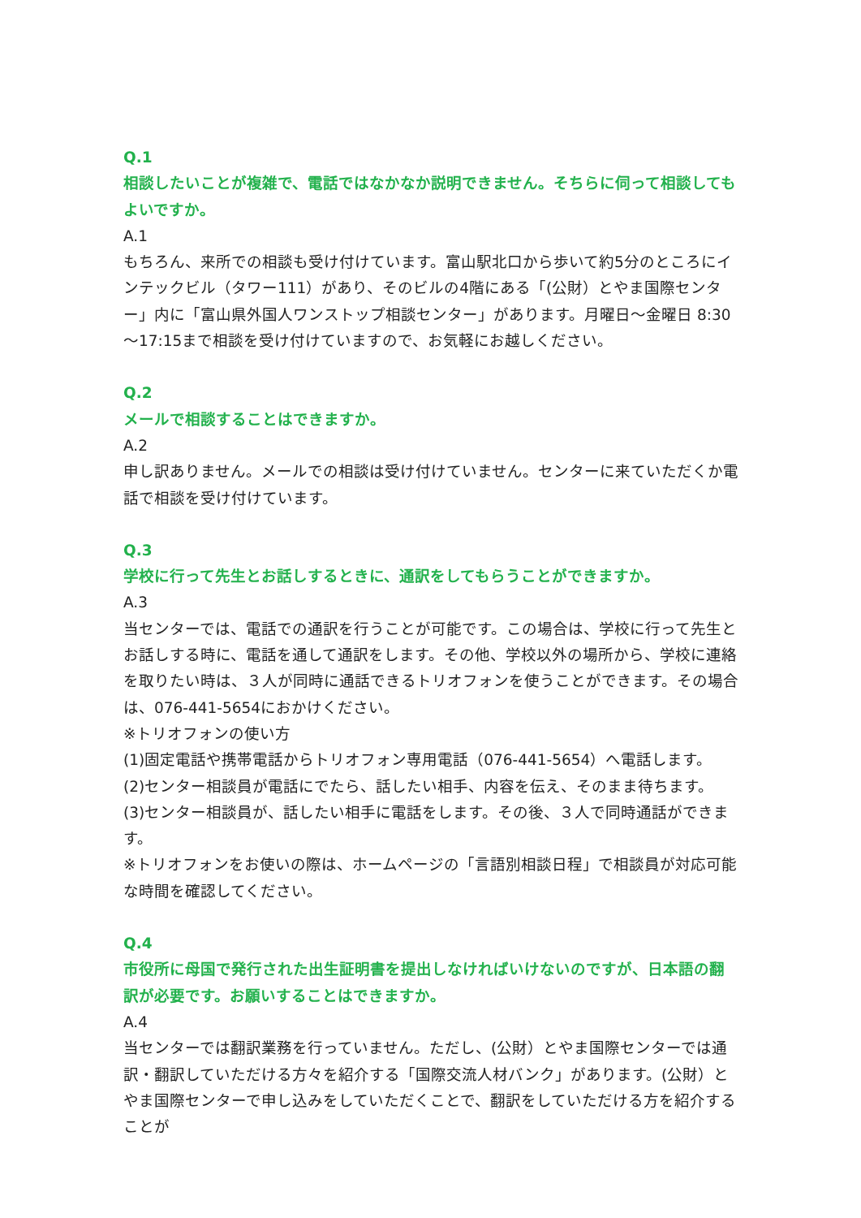Q.1
相談したいことが複雑で、電話ではなかなか説明できません。そちらに伺って相談してもよいですか。
A.1
もちろん、来所での相談も受け付けています。富山駅北口から歩いて約5分のところにインテックビル（タワー111）があり、そのビルの4階にある「(公財）とやま国際センター」内に「富山県外国人ワンストップ相談センター」があります。月曜日～金曜日 8:30～17:15まで相談を受け付けていますので、お気軽にお越しください。
Q.2
メールで相談することはできますか。
A.2
申し訳ありません。メールでの相談は受け付けていません。センターに来ていただくか電話で相談を受け付けています。
Q.3
学校に行って先生とお話しするときに、通訳をしてもらうことができますか。
A.3
当センターでは、電話での通訳を行うことが可能です。この場合は、学校に行って先生とお話しする時に、電話を通して通訳をします。その他、学校以外の場所から、学校に連絡を取りたい時は、３人が同時に通話できるトリオフォンを使うことができます。その場合は、076-441-5654におかけください。
※トリオフォンの使い方
(1)固定電話や携帯電話からトリオフォン専用電話（076-441-5654）へ電話します。
(2)センター相談員が電話にでたら、話したい相手、内容を伝え、そのまま待ちます。
(3)センター相談員が、話したい相手に電話をします。その後、３人で同時通話ができます。
※トリオフォンをお使いの際は、ホームページの「言語別相談日程」で相談員が対応可能な時間を確認してください。
Q.4
市役所に母国で発行された出生証明書を提出しなければいけないのですが、日本語の翻訳が必要です。お願いすることはできますか。
A.4
当センターでは翻訳業務を行っていません。ただし、(公財）とやま国際センターでは通訳・翻訳していただける方々を紹介する「国際交流人材バンク」があります。(公財）とやま国際センターで申し込みをしていただくことで、翻訳をしていただける方を紹介することが